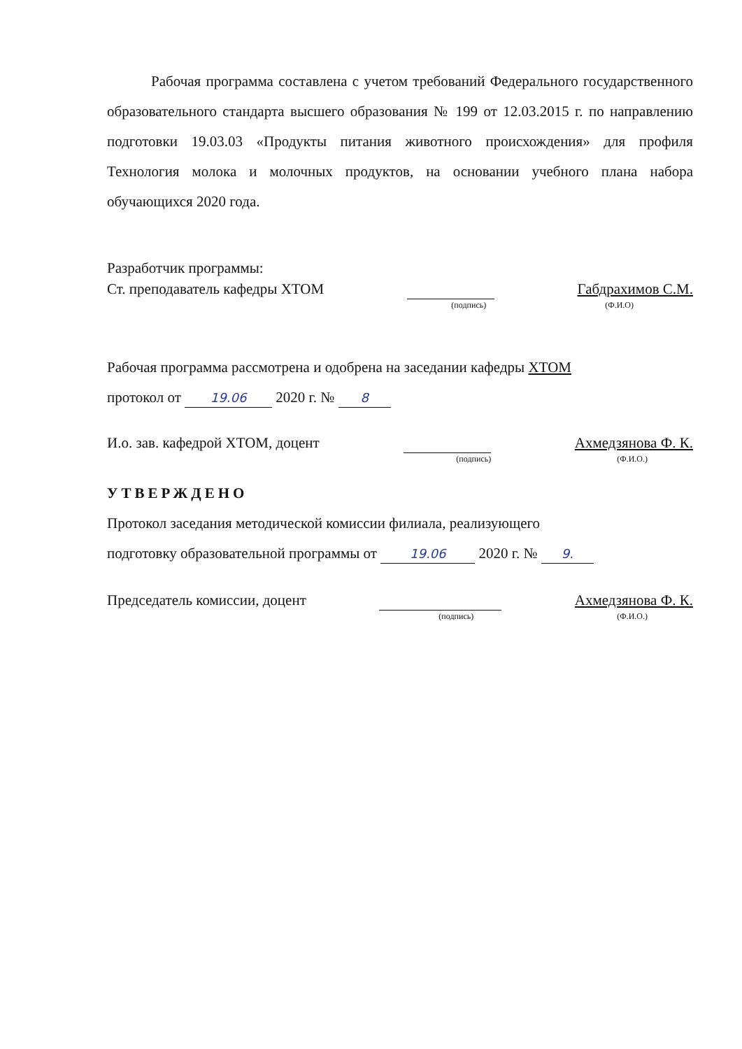Рабочая программа составлена с учетом требований Федерального государственного образовательного стандарта высшего образования № 199 от 12.03.2015 г. по направлению подготовки 19.03.03 «Продукты питания животного происхождения» для профиля Технология молока и молочных продуктов, на основании учебного плана набора обучающихся 2020 года.
Разработчик программы:
Ст. преподаватель кафедры ХТОМ Габдрахимов С.М.
(подпись) (Ф.И.О)
Рабочая программа рассмотрена и одобрена на заседании кафедры ХТОМ
протокол от 19.06 2020 г. № 8
И.о. зав. кафедрой ХТОМ, доцент Ахмедзянова Ф. К.
(подпись) (Ф.И.О.)
УТВЕРЖДЕНО
Протокол заседания методической комиссии филиала, реализующего
подготовку образовательной программы от 19.06 2020 г. № 9.
Председатель комиссии, доцент Ахмедзянова Ф. К.
(подпись) (Ф.И.О.)